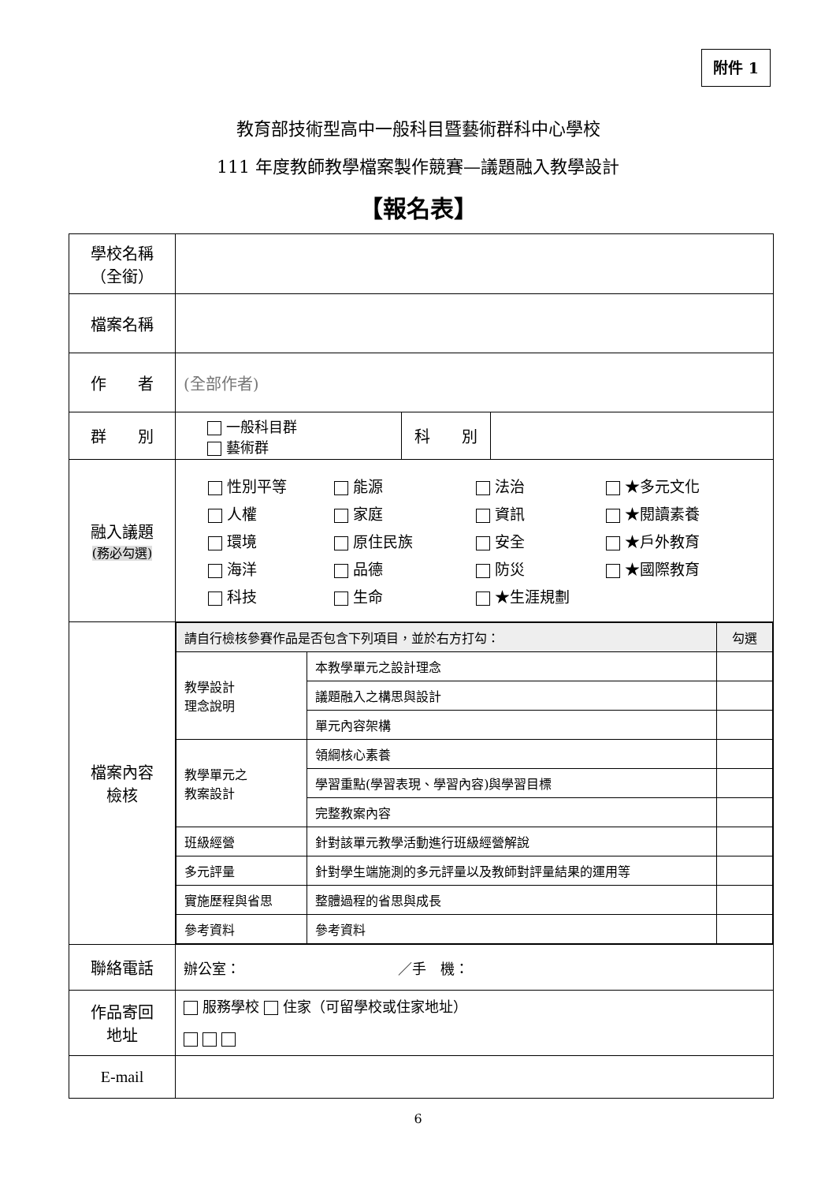附件 1
教育部技術型高中一般科目暨藝術群科中心學校
111 年度教師教學檔案製作競賽—議題融入教學設計
【報名表】
| 學校名稱 （全銜） | | | |
| 檔案名稱 | | | |
| 作 者 | (全部作者) | | |
| 群 別 | 一般科目群 藝術群 | 科 別 | |
| 融入議題 (務必勾選) | 性別平等 能源 法治 ★多元文化 人權 家庭 資訊 ★閱讀素養 環境 原住民族 安全 ★戶外教育 海洋 品德 防災 ★國際教育 科技 生命 ★生涯規劃 | | |
| 檔案內容 檢核 | / 請自行檢核參賽作品是否包含下列項目，並於右方打勾： / / 勾選 / / 教學設計 理念說明 / 本教學單元之設計理念 / / / / 議題融入之構思與設計 / / / / 單元內容架構 / / / 教學單元之 教案設計 / 領綱核心素養 / / / / 學習重點(學習表現、學習內容)與學習目標 / / / / 完整教案內容 / / / 班級經營 / 針對該單元教學活動進行班級經營解說 / / / 多元評量 / 針對學生端施測的多元評量以及教師對評量結果的運用等 / / / 實施歷程與省思 / 整體過程的省思與成長 / / / 參考資料 / 參考資料 / / | | |
| 聯絡電話 | 辦公室： ／手 機： | | |
| 作品寄回 地址 | 服務學校 住家（可留學校或住家地址） | | |
| E-mail | | | |
6